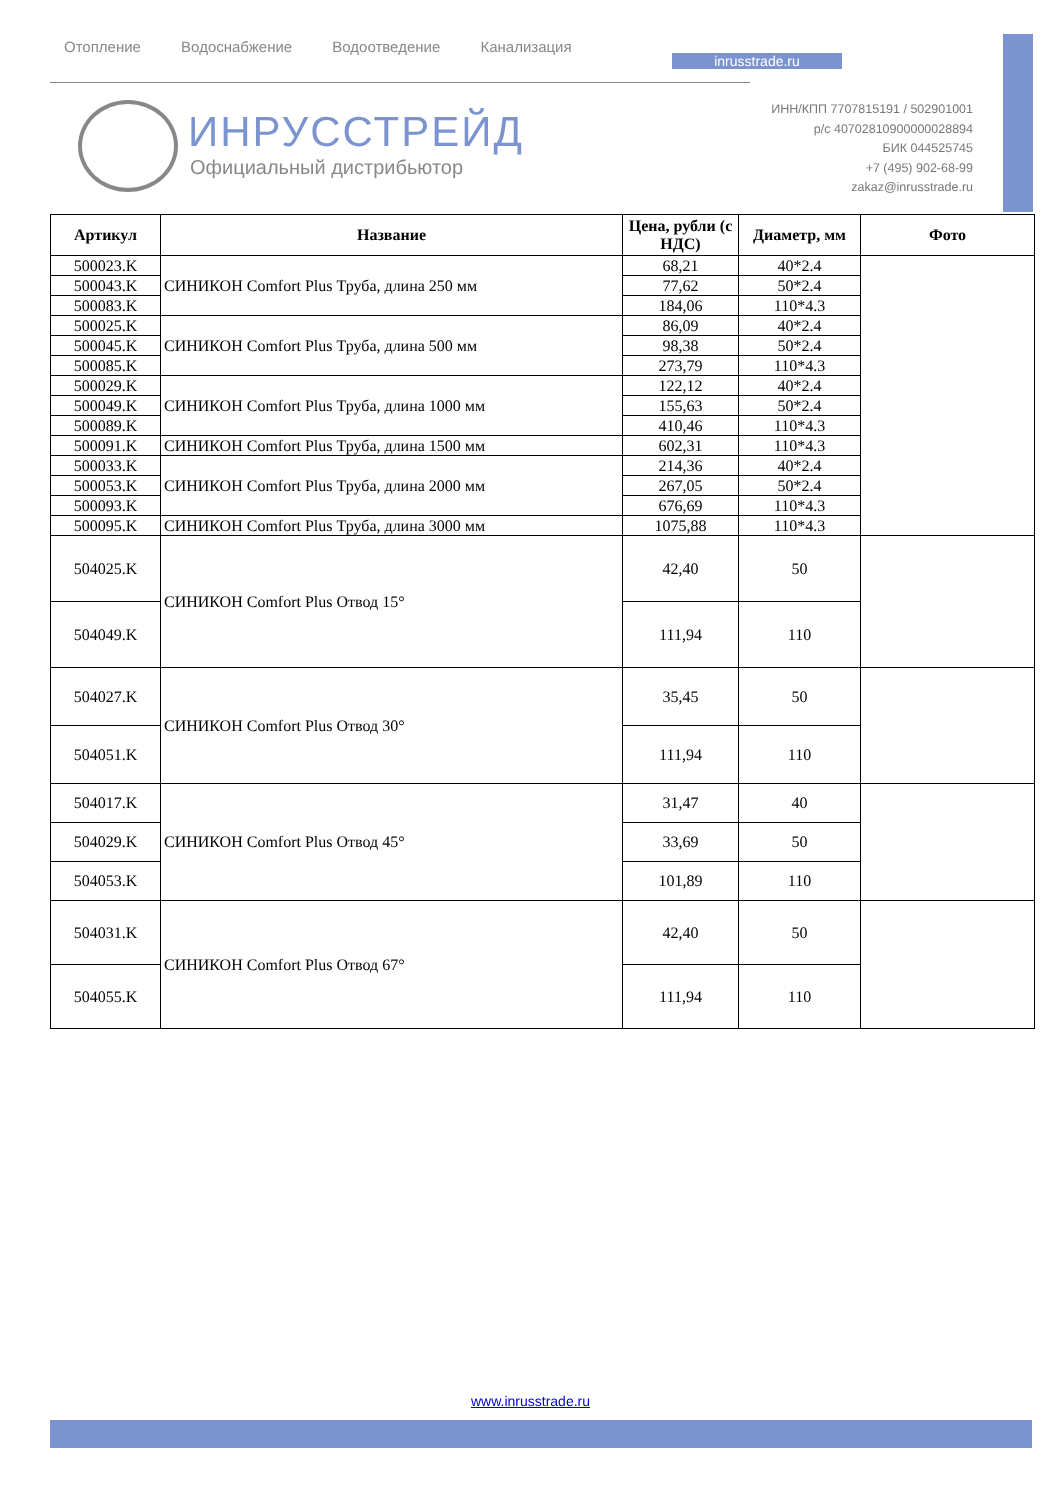Отопление Водоснабжение Водоотведение Канализация
inrusstrade.ru
ИНРУССТРЕЙД
Официальный дистрибьютор
ИНН/КПП 7707815191 / 502901001
р/с 40702810900000028894
БИК 044525745
+7 (495) 902-68-99
zakaz@inrusstrade.ru
| Артикул | Название | Цена, рубли (с НДС) | Диаметр, мм | Фото |
| --- | --- | --- | --- | --- |
| 500023.K | СИНИКОН Comfort Plus Труба, длина 250 мм | 68,21 | 40*2.4 | |
| 500043.K | | 77,62 | 50*2.4 | |
| 500083.K | | 184,06 | 110*4.3 | |
| 500025.K | СИНИКОН Comfort Plus Труба, длина 500 мм | 86,09 | 40*2.4 | |
| 500045.K | | 98,38 | 50*2.4 | |
| 500085.K | | 273,79 | 110*4.3 | |
| 500029.K | СИНИКОН Comfort Plus Труба, длина 1000 мм | 122,12 | 40*2.4 | |
| 500049.K | | 155,63 | 50*2.4 | |
| 500089.K | | 410,46 | 110*4.3 | |
| 500091.K | СИНИКОН Comfort Plus Труба, длина 1500 мм | 602,31 | 110*4.3 | |
| 500033.K | СИНИКОН Comfort Plus Труба, длина 2000 мм | 214,36 | 40*2.4 | |
| 500053.K | | 267,05 | 50*2.4 | |
| 500093.K | | 676,69 | 110*4.3 | |
| 500095.K | СИНИКОН Comfort Plus Труба, длина 3000 мм | 1075,88 | 110*4.3 | |
| 504025.K | СИНИКОН Comfort Plus Отвод 15° | 42,40 | 50 | |
| 504049.K | | 111,94 | 110 | |
| 504027.K | СИНИКОН Comfort Plus Отвод 30° | 35,45 | 50 | |
| 504051.K | | 111,94 | 110 | |
| 504017.K | СИНИКОН Comfort Plus Отвод 45° | 31,47 | 40 | |
| 504029.K | | 33,69 | 50 | |
| 504053.K | | 101,89 | 110 | |
| 504031.K | СИНИКОН Comfort Plus Отвод 67° | 42,40 | 50 | |
| 504055.K | | 111,94 | 110 | |
www.inrusstrade.ru